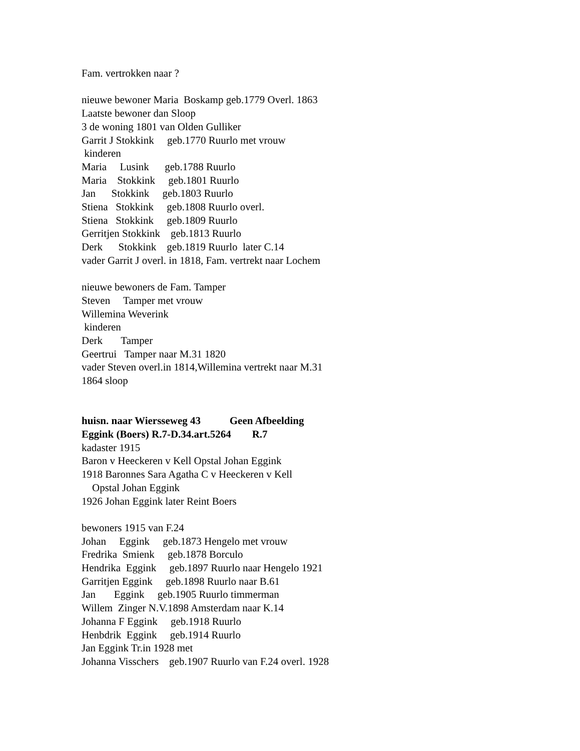Fam. vertrokken naar ? nieuwe bewoner Maria Boskamp geb.1779 Overl. 1863 Laatste bewoner dan Sloop 3 de woning 1801 van Olden Gulliker Garrit J Stokkink geb.1770 Ruurlo met vrouw kinderen Maria Lusink geb.1788 Ruurlo Maria Stokkink geb.1801 Ruurlo Jan Stokkink geb.1803 Ruurlo Stiena Stokkink geb.1808 Ruurlo overl. Stiena Stokkink geb.1809 Ruurlo Gerritjen Stokkink geb.1813 Ruurlo Derk Stokkink geb.1819 Ruurlo later C.14 vader Garrit J overl. in 1818, Fam. vertrekt naar Lochem nieuwe bewoners de Fam. Tamper Steven Tamper met vrouw Willemina Weverink kinderen Derk Tamper Geertrui Tamper naar M.31 1820 vader Steven overl.in 1814,Willemina vertrekt naar M.31 1864 sloop huisn. naar Wiersseweg 43 Geen Afbeelding Eggink (Boers) R.7-D.34.art.5264 R.7 kadaster 1915 Baron v Heeckeren v Kell Opstal Johan Eggink 1918 Baronnes Sara Agatha C v Heeckeren v Kell Opstal Johan Eggink 1926 Johan Eggink later Reint Boers bewoners 1915 van F.24 Johan Eggink geb.1873 Hengelo met vrouw Fredrika Smienk geb.1878 Borculo Hendrika Eggink geb.1897 Ruurlo naar Hengelo 1921 Garritjen Eggink geb.1898 Ruurlo naar B.61 Jan Eggink geb.1905 Ruurlo timmerman Willem Zinger N.V.1898 Amsterdam naar K.14 Johanna F Eggink geb.1918 Ruurlo Henbdrik Eggink geb.1914 Ruurlo Jan Eggink Tr.in 1928 met Johanna Visschers geb.1907 Ruurlo van F.24 overl. 1928